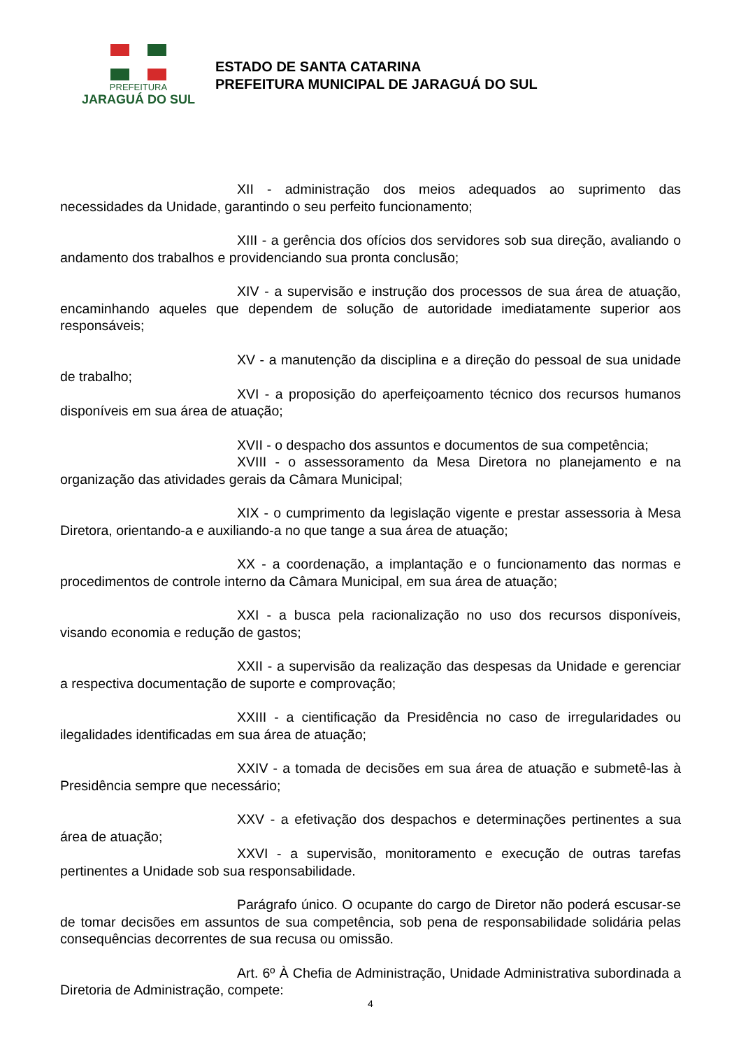PREFEITURA
JARAGUÁ DO SUL
ESTADO DE SANTA CATARINA
PREFEITURA MUNICIPAL DE JARAGUÁ DO SUL
XII - administração dos meios adequados ao suprimento das necessidades da Unidade, garantindo o seu perfeito funcionamento;
XIII - a gerência dos ofícios dos servidores sob sua direção, avaliando o andamento dos trabalhos e providenciando sua pronta conclusão;
XIV - a supervisão e instrução dos processos de sua área de atuação, encaminhando aqueles que dependem de solução de autoridade imediatamente superior aos responsáveis;
XV - a manutenção da disciplina e a direção do pessoal de sua unidade de trabalho;
XVI - a proposição do aperfeiçoamento técnico dos recursos humanos disponíveis em sua área de atuação;
XVII - o despacho dos assuntos e documentos de sua competência;
XVIII - o assessoramento da Mesa Diretora no planejamento e na organização das atividades gerais da Câmara Municipal;
XIX - o cumprimento da legislação vigente e prestar assessoria à Mesa Diretora, orientando-a e auxiliando-a no que tange a sua área de atuação;
XX - a coordenação, a implantação e o funcionamento das normas e procedimentos de controle interno da Câmara Municipal, em sua área de atuação;
XXI - a busca pela racionalização no uso dos recursos disponíveis, visando economia e redução de gastos;
XXII - a supervisão da realização das despesas da Unidade e gerenciar a respectiva documentação de suporte e comprovação;
XXIII - a cientificação da Presidência no caso de irregularidades ou ilegalidades identificadas em sua área de atuação;
XXIV - a tomada de decisões em sua área de atuação e submetê-las à Presidência sempre que necessário;
XXV - a efetivação dos despachos e determinações pertinentes a sua área de atuação;
XXVI - a supervisão, monitoramento e execução de outras tarefas pertinentes a Unidade sob sua responsabilidade.
Parágrafo único. O ocupante do cargo de Diretor não poderá escusar-se de tomar decisões em assuntos de sua competência, sob pena de responsabilidade solidária pelas consequências decorrentes de sua recusa ou omissão.
Art. 6º À Chefia de Administração, Unidade Administrativa subordinada a Diretoria de Administração, compete:
4